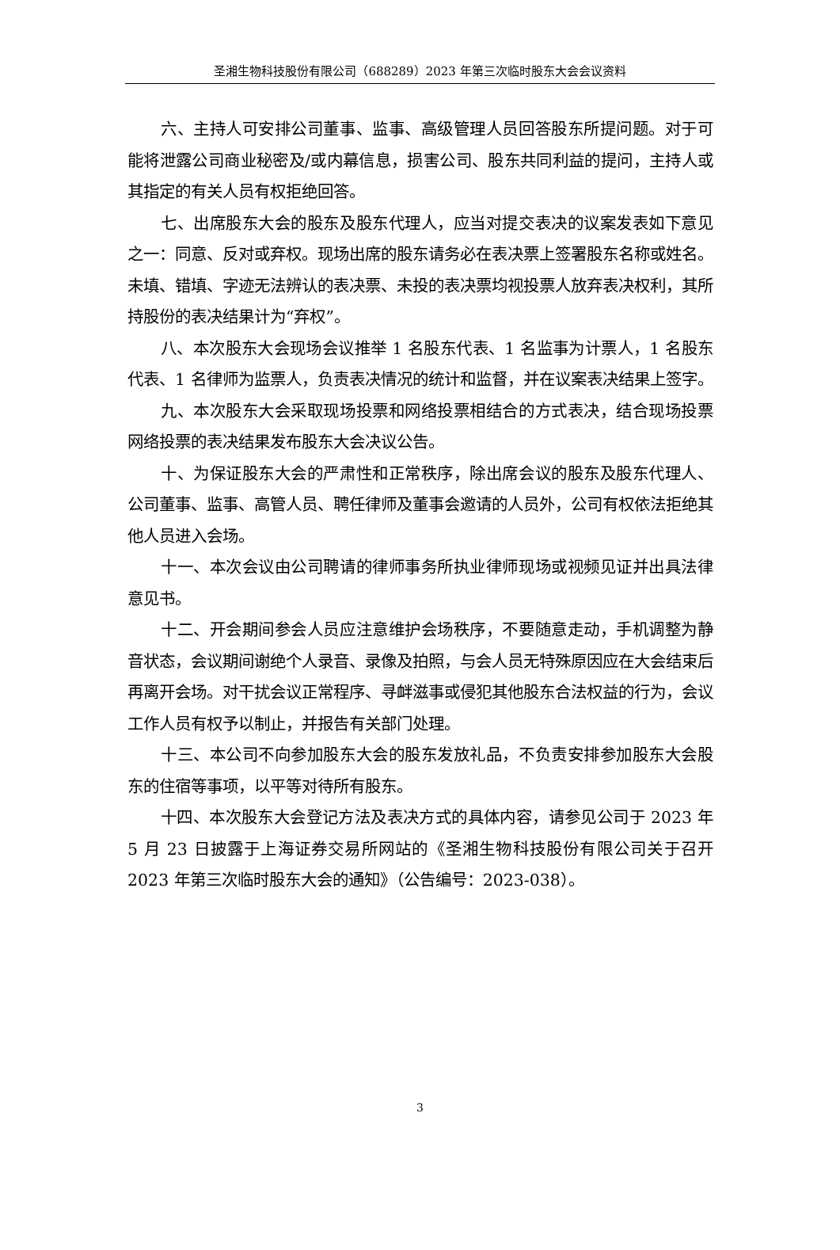圣湘生物科技股份有限公司（688289）2023 年第三次临时股东大会会议资料
六、主持人可安排公司董事、监事、高级管理人员回答股东所提问题。对于可能将泄露公司商业秘密及/或内幕信息，损害公司、股东共同利益的提问，主持人或其指定的有关人员有权拒绝回答。
七、出席股东大会的股东及股东代理人，应当对提交表决的议案发表如下意见之一：同意、反对或弃权。现场出席的股东请务必在表决票上签署股东名称或姓名。未填、错填、字迹无法辨认的表决票、未投的表决票均视投票人放弃表决权利，其所持股份的表决结果计为“弃权”。
八、本次股东大会现场会议推举 1 名股东代表、1 名监事为计票人，1 名股东代表、1 名律师为监票人，负责表决情况的统计和监督，并在议案表决结果上签字。
九、本次股东大会采取现场投票和网络投票相结合的方式表决，结合现场投票网络投票的表决结果发布股东大会决议公告。
十、为保证股东大会的严肃性和正常秩序，除出席会议的股东及股东代理人、公司董事、监事、高管人员、聘任律师及董事会邀请的人员外，公司有权依法拒绝其他人员进入会场。
十一、本次会议由公司聘请的律师事务所执业律师现场或视频见证并出具法律意见书。
十二、开会期间参会人员应注意维护会场秩序，不要随意走动，手机调整为静音状态，会议期间谢绝个人录音、录像及拍照，与会人员无特殊原因应在大会结束后再离开会场。对干扰会议正常程序、寻衅滋事或侵犯其他股东合法权益的行为，会议工作人员有权予以制止，并报告有关部门处理。
十三、本公司不向参加股东大会的股东发放礼品，不负责安排参加股东大会股东的住宿等事项，以平等对待所有股东。
十四、本次股东大会登记方法及表决方式的具体内容，请参见公司于 2023 年 5 月 23 日披露于上海证券交易所网站的《圣湘生物科技股份有限公司关于召开 2023 年第三次临时股东大会的通知》（公告编号：2023-038）。
3